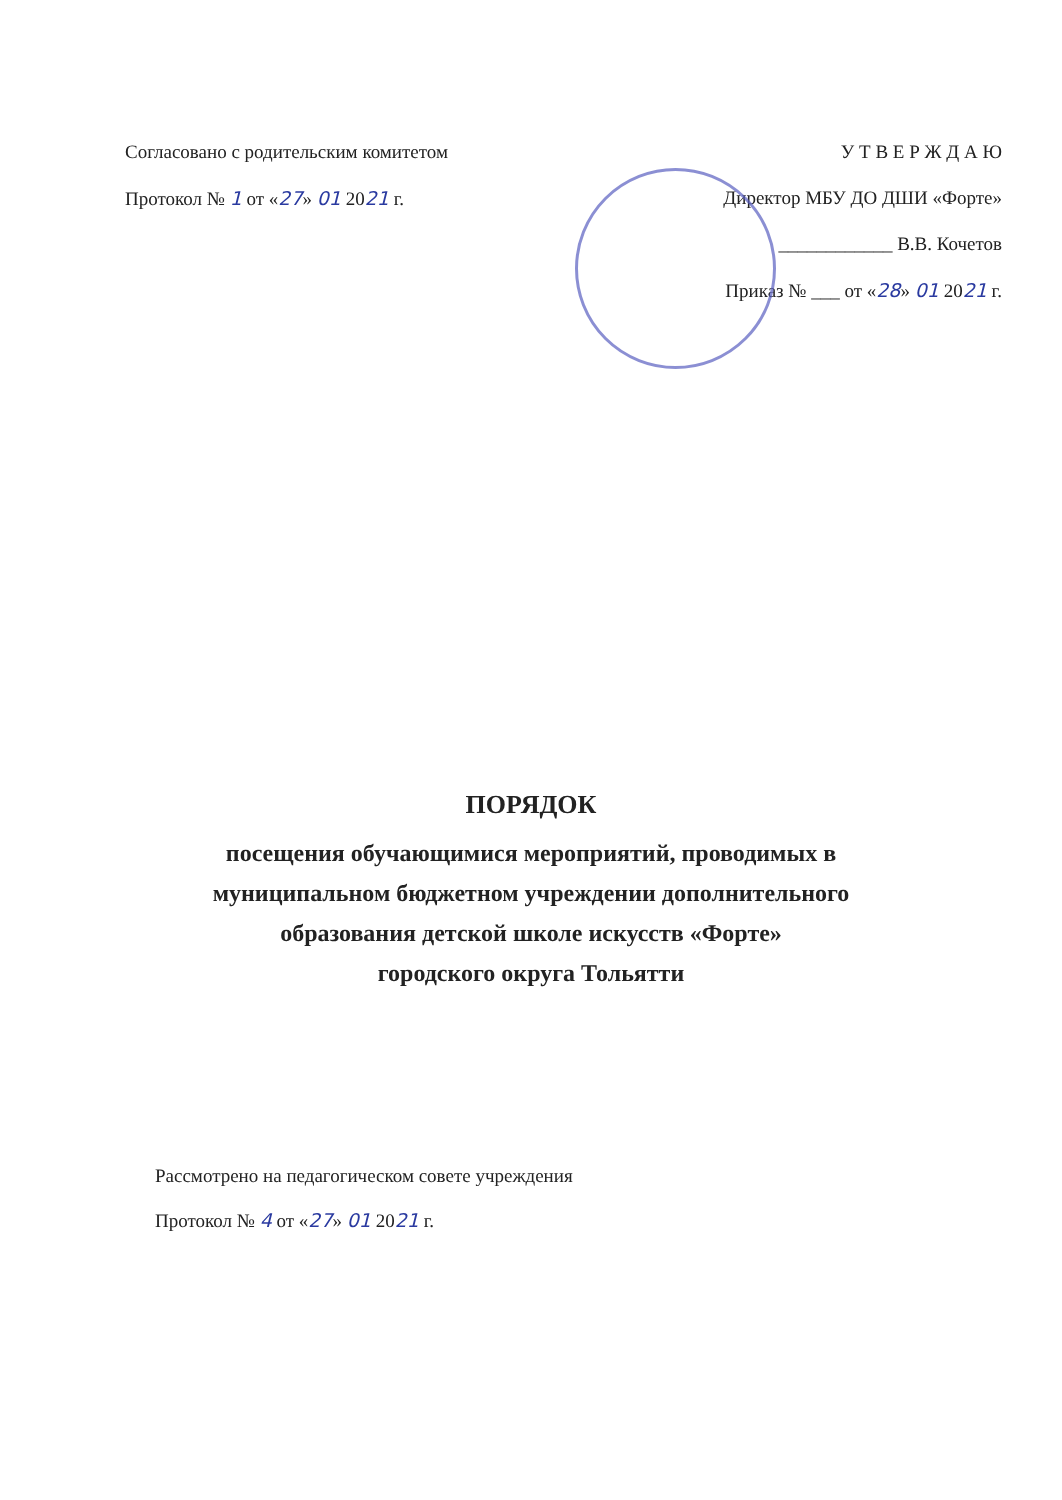Согласовано с родительским комитетом
Протокол № 1 от «27» 01 2021 г.
У Т В Е Р Ж Д А Ю
Директор МБУ ДО ДШИ «Форте»
____________ В.В. Кочетов
Приказ № ___ от «28» 01 2021 г.
ПОРЯДОК
посещения обучающимися мероприятий, проводимых в
муниципальном бюджетном учреждении дополнительного
образования детской школе искусств «Форте»
городского округа Тольятти
Рассмотрено на педагогическом совете учреждения
Протокол № 4 от «27» 01 2021 г.